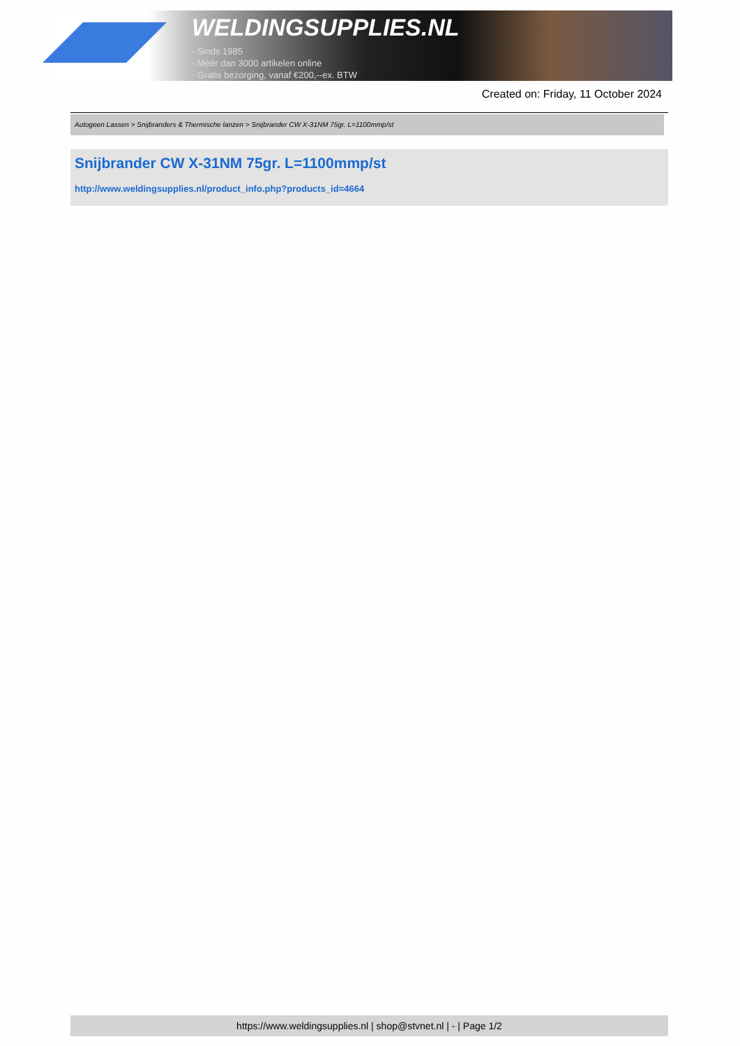WELDINGSUPPLIES.NL
- Sinds 1985
- Méér dan 3000 artikelen online
- Gratis bezorging, vanaf €200,--ex. BTW
Created on: Friday, 11 October 2024
Autogeen Lassen > Snijbranders & Thermische lanzen > Snijbrander CW X-31NM 75gr. L=1100mmp/st
Snijbrander CW X-31NM 75gr. L=1100mmp/st
http://www.weldingsupplies.nl/product_info.php?products_id=4664
https://www.weldingsupplies.nl | shop@stvnet.nl | - | Page 1/2